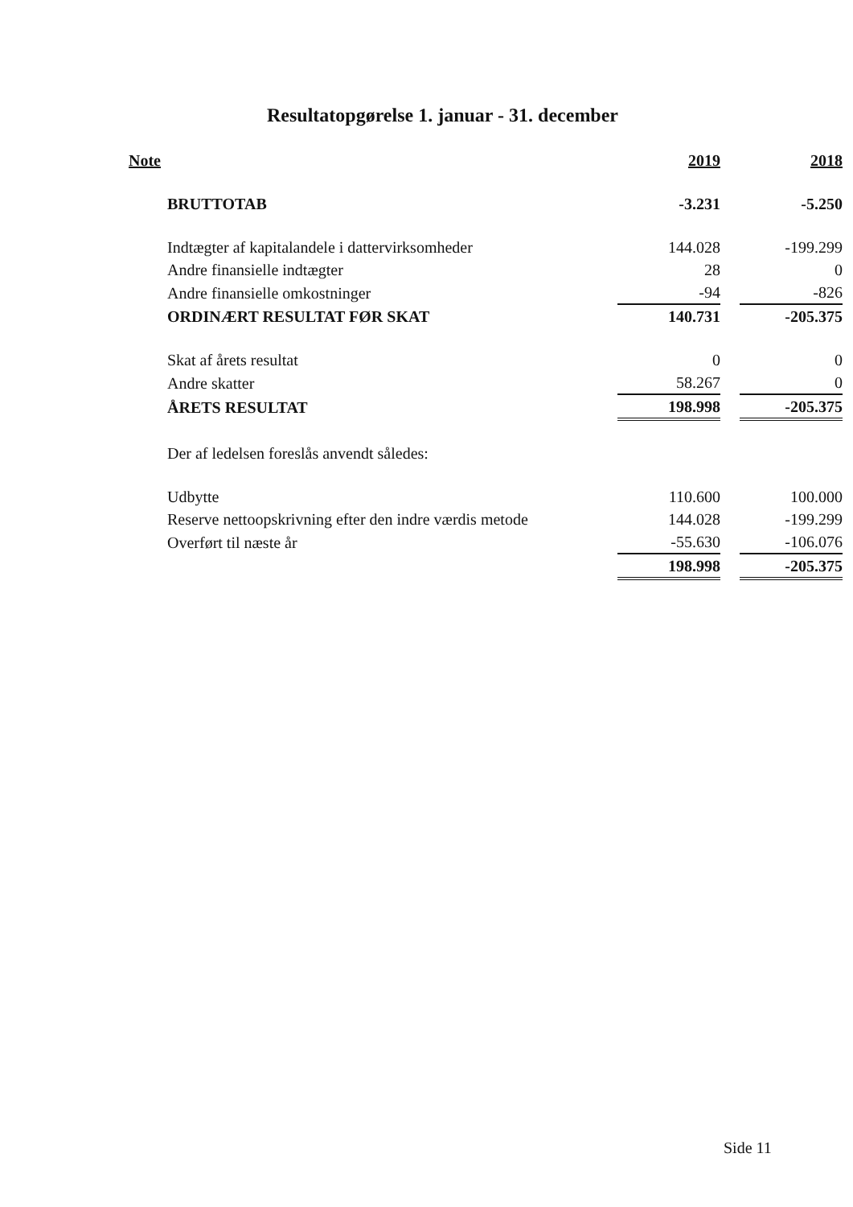Resultatopgørelse 1. januar - 31. december
| Note | | 2019 | | 2018 |
| --- | --- | --- | --- | --- |
| | BRUTTOTAB | -3.231 | | -5.250 |
| | Indtægter af kapitalandele i dattervirksomheder | 144.028 | | -199.299 |
| | Andre finansielle indtægter | 28 | | 0 |
| | Andre finansielle omkostninger | -94 | | -826 |
| | ORDINÆRT RESULTAT FØR SKAT | 140.731 | | -205.375 |
| | Skat af årets resultat | 0 | | 0 |
| | Andre skatter | 58.267 | | 0 |
| | ÅRETS RESULTAT | 198.998 | | -205.375 |
| | Der af ledelsen foreslås anvendt således: | | | |
| | Udbytte | 110.600 | | 100.000 |
| | Reserve nettoopskrivning efter den indre værdis metode | 144.028 | | -199.299 |
| | Overført til næste år | -55.630 | | -106.076 |
| | | 198.998 | | -205.375 |
Side 11